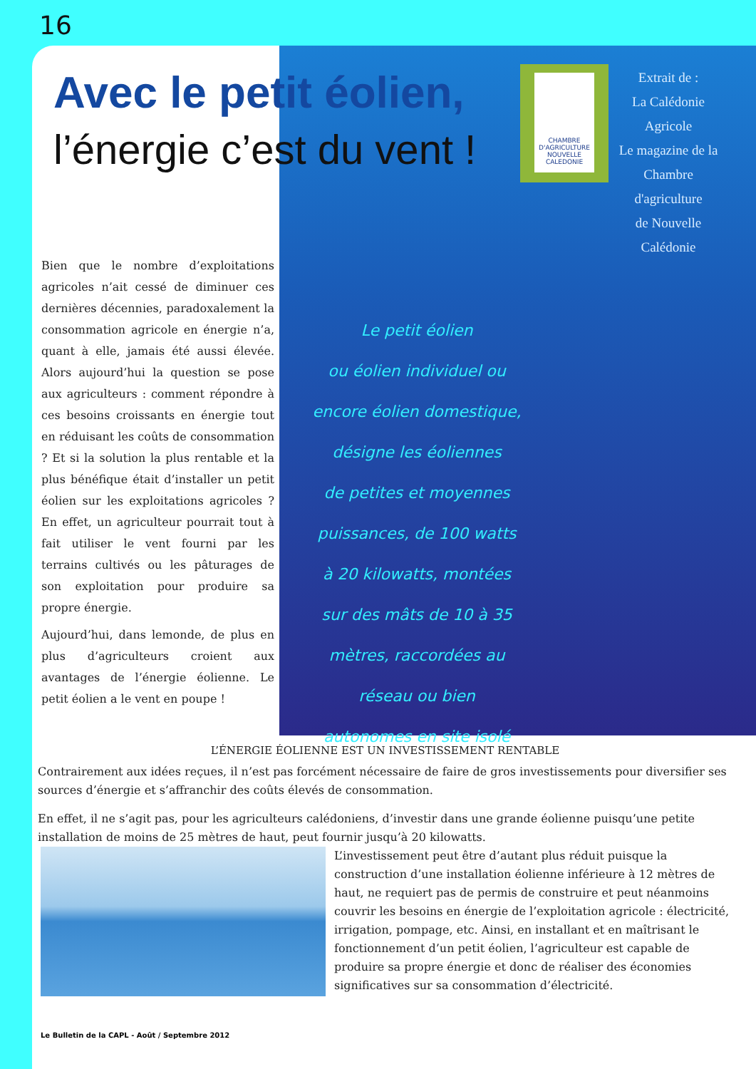16
Avec le petit éolien,
l’énergie c’est du vent !
CHAMBRE D'AGRICULTURE NOUVELLE CALEDONIE
Extrait de :
La Calédonie Agricole
Le magazine de la
Chambre d'agriculture
de Nouvelle Calédonie
Bien que le nombre d’exploitations agricoles n’ait cessé de diminuer ces dernières décennies, paradoxalement la consommation agricole en énergie n’a, quant à elle, jamais été aussi élevée. Alors aujourd’hui la question se pose aux agriculteurs : comment répondre à ces besoins croissants en énergie tout en réduisant les coûts de consommation ? Et si la solution la plus rentable et la plus bénéfique était d’installer un petit éolien sur les exploitations agricoles ? En effet, un agriculteur pourrait tout à fait utiliser le vent fourni par les terrains cultivés ou les pâturages de son exploitation pour produire sa propre énergie.
Aujourd’hui, dans lemonde, de plus en plus d’agriculteurs croient aux avantages de l’énergie éolienne. Le petit éolien a le vent en poupe !
Le petit éolien
ou éolien individuel ou
encore éolien domestique,
désigne les éoliennes
de petites et moyennes
puissances, de 100 watts
à 20 kilowatts, montées
sur des mâts de 10 à 35
mètres, raccordées au
réseau ou bien
autonomes en site isolé
L’ÉNERGIE ÉOLIENNE EST UN INVESTISSEMENT RENTABLE
Contrairement aux idées reçues, il n’est pas forcément nécessaire de faire de gros investissements pour diversifier ses sources d’énergie et s’affranchir des coûts élevés de consommation.
En effet, il ne s’agit pas, pour les agriculteurs calédoniens, d’investir dans une grande éolienne puisqu’une petite installation de moins de 25 mètres de haut, peut fournir jusqu’à 20 kilowatts.
L’investissement peut être d’autant plus réduit puisque la construction d’une installation éolienne inférieure à 12 mètres de haut, ne requiert pas de permis de construire et peut néanmoins couvrir les besoins en énergie de l’exploitation agricole : électricité, irrigation, pompage, etc. Ainsi, en installant et en maîtrisant le fonctionnement d’un petit éolien, l’agriculteur est capable de produire sa propre énergie et donc de réaliser des économies significatives sur sa consommation d’électricité.
Le Bulletin de la CAPL - Août / Septembre 2012